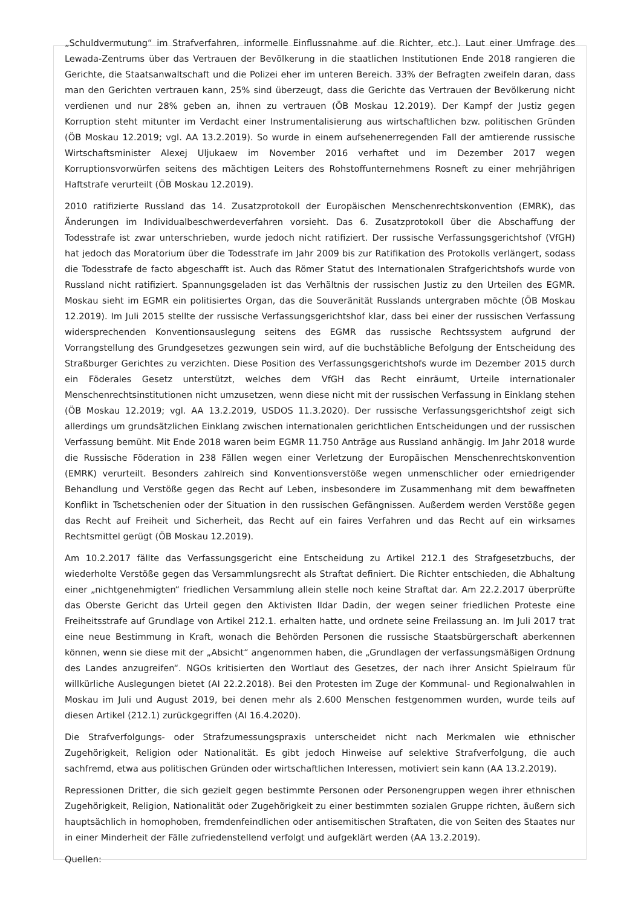„Schuldvermutung“ im Strafverfahren, informelle Einflussnahme auf die Richter, etc.). Laut einer Umfrage des Lewada-Zentrums über das Vertrauen der Bevölkerung in die staatlichen Institutionen Ende 2018 rangieren die Gerichte, die Staatsanwaltschaft und die Polizei eher im unteren Bereich. 33% der Befragten zweifeln daran, dass man den Gerichten vertrauen kann, 25% sind überzeugt, dass die Gerichte das Vertrauen der Bevölkerung nicht verdienen und nur 28% geben an, ihnen zu vertrauen (ÖB Moskau 12.2019). Der Kampf der Justiz gegen Korruption steht mitunter im Verdacht einer Instrumentalisierung aus wirtschaftlichen bzw. politischen Gründen (ÖB Moskau 12.2019; vgl. AA 13.2.2019). So wurde in einem aufsehenerregenden Fall der amtierende russische Wirtschaftsminister Alexej Uljukaew im November 2016 verhaftet und im Dezember 2017 wegen Korruptionsvorwürfen seitens des mächtigen Leiters des Rohstoffunternehmens Rosneft zu einer mehrjährigen Haftstrafe verurteilt (ÖB Moskau 12.2019).
2010 ratifizierte Russland das 14. Zusatzprotokoll der Europäischen Menschenrechtskonvention (EMRK), das Änderungen im Individualbeschwerdeverfahren vorsieht. Das 6. Zusatzprotokoll über die Abschaffung der Todesstrafe ist zwar unterschrieben, wurde jedoch nicht ratifiziert. Der russische Verfassungsgerichtshof (VfGH) hat jedoch das Moratorium über die Todesstrafe im Jahr 2009 bis zur Ratifikation des Protokolls verlängert, sodass die Todesstrafe de facto abgeschafft ist. Auch das Römer Statut des Internationalen Strafgerichtshofs wurde von Russland nicht ratifiziert. Spannungsgeladen ist das Verhältnis der russischen Justiz zu den Urteilen des EGMR. Moskau sieht im EGMR ein politisiertes Organ, das die Souveränität Russlands untergraben möchte (ÖB Moskau 12.2019). Im Juli 2015 stellte der russische Verfassungsgerichtshof klar, dass bei einer der russischen Verfassung widersprechenden Konventionsauslegung seitens des EGMR das russische Rechtssystem aufgrund der Vorrangstellung des Grundgesetzes gezwungen sein wird, auf die buchstäbliche Befolgung der Entscheidung des Straßburger Gerichtes zu verzichten. Diese Position des Verfassungsgerichtshofs wurde im Dezember 2015 durch ein Föderales Gesetz unterstützt, welches dem VfGH das Recht einräumt, Urteile internationaler Menschenrechtsinstitutionen nicht umzusetzen, wenn diese nicht mit der russischen Verfassung in Einklang stehen (ÖB Moskau 12.2019; vgl. AA 13.2.2019, USDOS 11.3.2020). Der russische Verfassungsgerichtshof zeigt sich allerdings um grundsätzlichen Einklang zwischen internationalen gerichtlichen Entscheidungen und der russischen Verfassung bemüht. Mit Ende 2018 waren beim EGMR 11.750 Anträge aus Russland anhängig. Im Jahr 2018 wurde die Russische Föderation in 238 Fällen wegen einer Verletzung der Europäischen Menschenrechtskonvention (EMRK) verurteilt. Besonders zahlreich sind Konventionsverstöße wegen unmenschlicher oder erniedrigender Behandlung und Verstöße gegen das Recht auf Leben, insbesondere im Zusammenhang mit dem bewaffneten Konflikt in Tschetschenien oder der Situation in den russischen Gefängnissen. Außerdem werden Verstöße gegen das Recht auf Freiheit und Sicherheit, das Recht auf ein faires Verfahren und das Recht auf ein wirksames Rechtsmittel gerügt (ÖB Moskau 12.2019).
Am 10.2.2017 fällte das Verfassungsgericht eine Entscheidung zu Artikel 212.1 des Strafgesetzbuchs, der wiederholte Verstöße gegen das Versammlungsrecht als Straftat definiert. Die Richter entschieden, die Abhaltung einer „nichtgenehmigten“ friedlichen Versammlung allein stelle noch keine Straftat dar. Am 22.2.2017 überprüfte das Oberste Gericht das Urteil gegen den Aktivisten Ildar Dadin, der wegen seiner friedlichen Proteste eine Freiheitsstrafe auf Grundlage von Artikel 212.1. erhalten hatte, und ordnete seine Freilassung an. Im Juli 2017 trat eine neue Bestimmung in Kraft, wonach die Behörden Personen die russische Staatsbürgerschaft aberkennen können, wenn sie diese mit der „Absicht“ angenommen haben, die „Grundlagen der verfassungsmäßigen Ordnung des Landes anzugreifen“. NGOs kritisierten den Wortlaut des Gesetzes, der nach ihrer Ansicht Spielraum für willkürliche Auslegungen bietet (AI 22.2.2018). Bei den Protesten im Zuge der Kommunal- und Regionalwahlen in Moskau im Juli und August 2019, bei denen mehr als 2.600 Menschen festgenommen wurden, wurde teils auf diesen Artikel (212.1) zurückgegriffen (AI 16.4.2020).
Die Strafverfolgungs- oder Strafzumessungspraxis unterscheidet nicht nach Merkmalen wie ethnischer Zugehörigkeit, Religion oder Nationalität. Es gibt jedoch Hinweise auf selektive Strafverfolgung, die auch sachfremd, etwa aus politischen Gründen oder wirtschaftlichen Interessen, motiviert sein kann (AA 13.2.2019).
Repressionen Dritter, die sich gezielt gegen bestimmte Personen oder Personengruppen wegen ihrer ethnischen Zugehörigkeit, Religion, Nationalität oder Zugehörigkeit zu einer bestimmten sozialen Gruppe richten, äußern sich hauptsächlich in homophoben, fremdenfeindlichen oder antisemitischen Straftaten, die von Seiten des Staates nur in einer Minderheit der Fälle zufriedenstellend verfolgt und aufgeklärt werden (AA 13.2.2019).
Quellen: